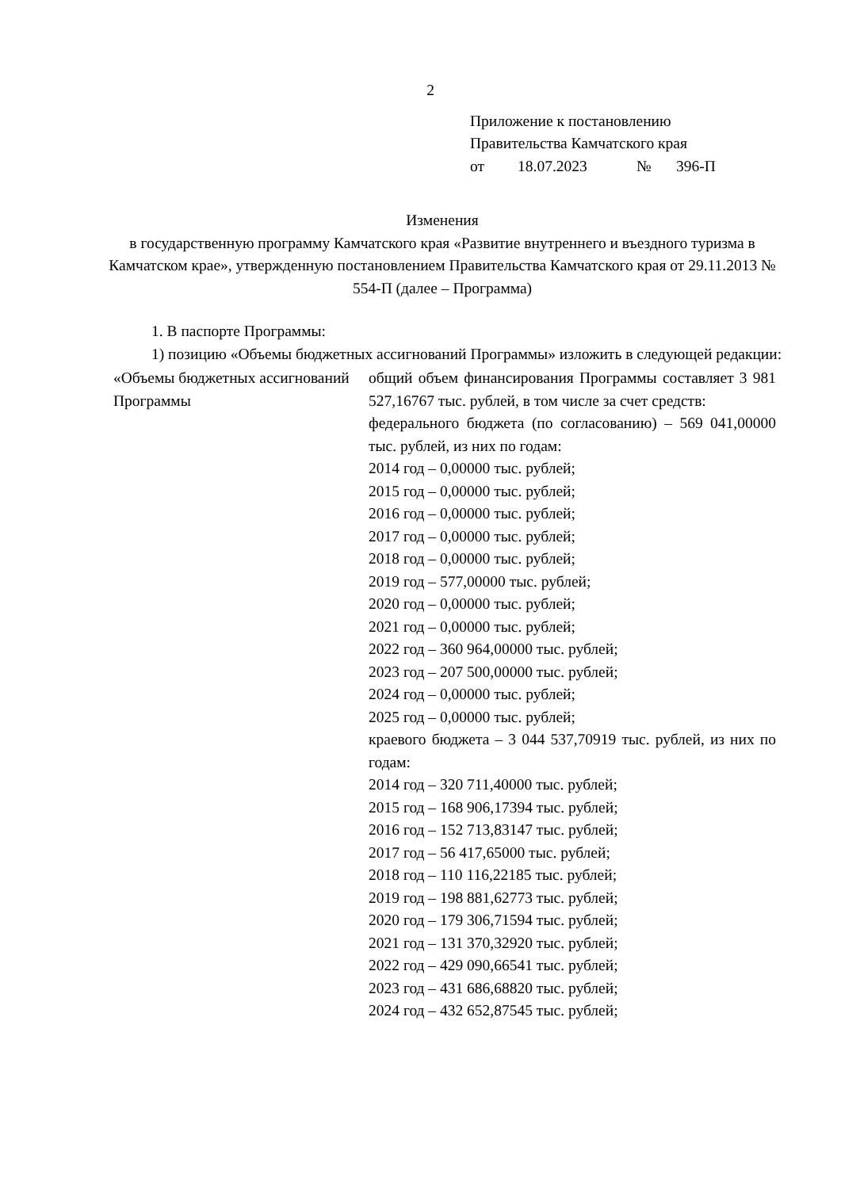2
Приложение к постановлению
Правительства Камчатского края
от 18.07.2023 № 396-П
Изменения
в государственную программу Камчатского края «Развитие внутреннего и въездного туризма в Камчатском крае», утвержденную постановлением Правительства Камчатского края от 29.11.2013 № 554-П (далее – Программа)
1. В паспорте Программы:
1) позицию «Объемы бюджетных ассигнований Программы» изложить в следующей редакции:
| «Объемы бюджетных ассигнований Программы | общий объем финансирования Программы составляет 3 981 527,16767 тыс. рублей, в том числе за счет средств: федерального бюджета (по согласованию) – 569 041,00000 тыс. рублей, из них по годам: 2014 год – 0,00000 тыс. рублей; 2015 год – 0,00000 тыс. рублей; 2016 год – 0,00000 тыс. рублей; 2017 год – 0,00000 тыс. рублей; 2018 год – 0,00000 тыс. рублей; 2019 год – 577,00000 тыс. рублей; 2020 год – 0,00000 тыс. рублей; 2021 год – 0,00000 тыс. рублей; 2022 год – 360 964,00000 тыс. рублей; 2023 год – 207 500,00000 тыс. рублей; 2024 год – 0,00000 тыс. рублей; 2025 год – 0,00000 тыс. рублей; краевого бюджета – 3 044 537,70919 тыс. рублей, из них по годам: 2014 год – 320 711,40000 тыс. рублей; 2015 год – 168 906,17394 тыс. рублей; 2016 год – 152 713,83147 тыс. рублей; 2017 год – 56 417,65000 тыс. рублей; 2018 год – 110 116,22185 тыс. рублей; 2019 год – 198 881,62773 тыс. рублей; 2020 год – 179 306,71594 тыс. рублей; 2021 год – 131 370,32920 тыс. рублей; 2022 год – 429 090,66541 тыс. рублей; 2023 год – 431 686,68820 тыс. рублей; 2024 год – 432 652,87545 тыс. рублей; |